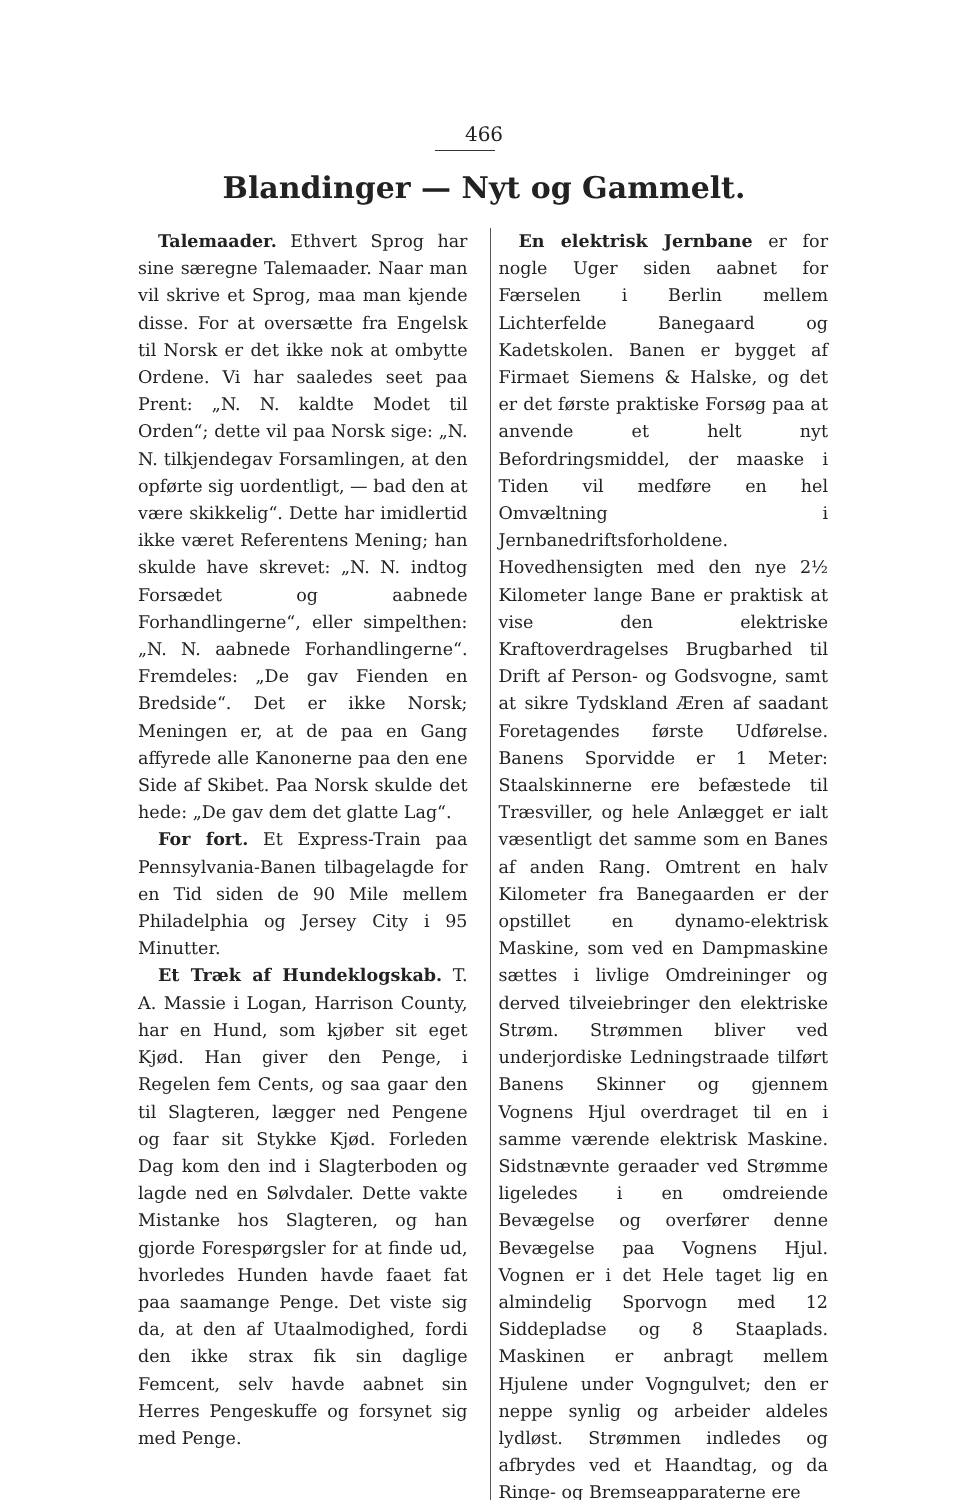466
Blandinger — Nyt og Gammelt.
Talemaader. Ethvert Sprog har sine særegne Talemaader. Naar man vil skrive et Sprog, maa man kjende disse. For at oversætte fra Engelsk til Norsk er det ikke nok at ombytte Ordene. Vi har saaledes seet paa Prent: „N. N. kaldte Modet til Orden“; dette vil paa Norsk sige: „N. N. tilkjendegav Forsamlingen, at den opførte sig uordentligt, — bad den at være skikkelig“. Dette har imidlertid ikke været Referentens Mening; han skulde have skrevet: „N. N. indtog Forsædet og aabnede Forhandlingerne“, eller simpelthen: „N. N. aabnede Forhandlingerne“. Fremdeles: „De gav Fienden en Bredside“. Det er ikke Norsk; Meningen er, at de paa en Gang affyrede alle Kanonerne paa den ene Side af Skibet. Paa Norsk skulde det hede: „De gav dem det glatte Lag“.
For fort. Et Express-Train paa Pennsylvania-Banen tilbagelagde for en Tid siden de 90 Mile mellem Philadelphia og Jersey City i 95 Minutter.
Et Træk af Hundeklogskab. T. A. Massie i Logan, Harrison County, har en Hund, som kjøber sit eget Kjød. Han giver den Penge, i Regelen fem Cents, og saa gaar den til Slagteren, lægger ned Pengene og faar sit Stykke Kjød. Forleden Dag kom den ind i Slagterboden og lagde ned en Sølvdaler. Dette vakte Mistanke hos Slagteren, og han gjorde Forespørgsler for at finde ud, hvorledes Hunden havde faaet fat paa saamange Penge. Det viste sig da, at den af Utaalmodighed, fordi den ikke strax fik sin daglige Femcent, selv havde aabnet sin Herres Pengeskuffe og forsynet sig med Penge.
En elektrisk Jernbane er for nogle Uger siden aabnet for Færselen i Berlin mellem Lichterfelde Banegaard og Kadetskolen. Banen er bygget af Firmaet Siemens & Halske, og det er det første praktiske Forsøg paa at anvende et helt nyt Befordringsmiddel, der maaske i Tiden vil medføre en hel Omvæltning i Jernbanedriftsforholdene. Hovedhensigten med den nye 2½ Kilometer lange Bane er praktisk at vise den elektriske Kraftoverdragelses Brugbarhed til Drift af Person- og Godsvogne, samt at sikre Tydskland Æren af saadant Foretagendes første Udførelse. Banens Sporvidde er 1 Meter: Staalskinnerne ere befæstede til Træsviller, og hele Anlægget er ialt væsentligt det samme som en Banes af anden Rang. Omtrent en halv Kilometer fra Banegaarden er der opstillet en dynamo-elektrisk Maskine, som ved en Dampmaskine sættes i livlige Omdreininger og derved tilveiebringer den elektriske Strøm. Strømmen bliver ved underjordiske Ledningstraade tilført Banens Skinner og gjennem Vognens Hjul overdraget til en i samme værende elektrisk Maskine. Sidstnævnte geraader ved Strømme ligeledes i en omdreiende Bevægelse og overfører denne Bevægelse paa Vognens Hjul. Vognen er i det Hele taget lig en almindelig Sporvogn med 12 Siddepladse og 8 Staaplads. Maskinen er anbragt mellem Hjulene under Vogngulvet; den er neppe synlig og arbeider aldeles lydløst. Strømmen indledes og afbrydes ved et Haandtag, og da Ringe- og Bremseapparaterne ere